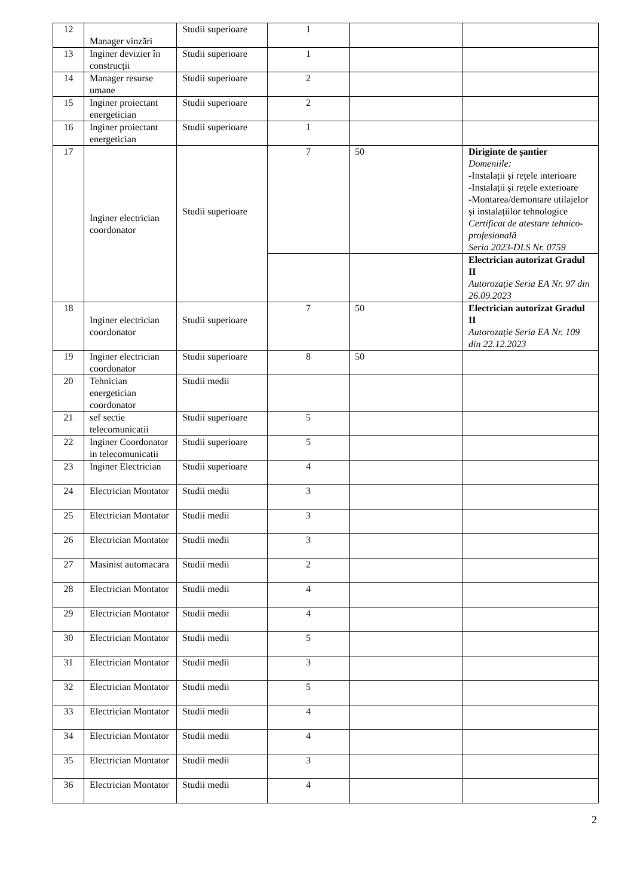| 12 | Manager vinzări | Studii superioare | 1 | | |
| 13 | Inginer devizier în construcții | Studii superioare | 1 | | |
| 14 | Manager resurse umane | Studii superioare | 2 | | |
| 15 | Inginer proiectant energetician | Studii superioare | 2 | | |
| 16 | Inginer proiectant energetician | Studii superioare | 1 | | |
| 17 | Inginer electrician coordonator | Studii superioare | 7 | 50 | Diriginte de șantier Domeniile: -Instalații și rețele interioare -Instalații și rețele exterioare -Montarea/demontare utilajelor și instalațiilor tehnologice Certificat de atestare tehnico-profesională Seria 2023-DLS Nr. 0759 |
| | | | | | Electrician autorizat Gradul II Autorozație Seria EA Nr. 97 din 26.09.2023 |
| 18 | Inginer electrician coordonator | Studii superioare | 7 | 50 | Electrician autorizat Gradul II Autorozație Seria EA Nr. 109 din 22.12.2023 |
| 19 | Inginer electrician coordonator | Studii superioare | 8 | 50 | |
| 20 | Tehnician energetician coordonator | Studii medii | | | |
| 21 | sef sectie telecomunicatii | Studii superioare | 5 | | |
| 22 | Inginer Coordonator in telecomunicatii | Studii superioare | 5 | | |
| 23 | Inginer Electrician | Studii superioare | 4 | | |
| 24 | Electrician Montator | Studii medii | 3 | | |
| 25 | Electrician Montator | Studii medii | 3 | | |
| 26 | Electrician Montator | Studii medii | 3 | | |
| 27 | Masinist automacara | Studii medii | 2 | | |
| 28 | Electrician Montator | Studii medii | 4 | | |
| 29 | Electrician Montator | Studii medii | 4 | | |
| 30 | Electrician Montator | Studii medii | 5 | | |
| 31 | Electrician Montator | Studii medii | 3 | | |
| 32 | Electrician Montator | Studii medii | 5 | | |
| 33 | Electrician Montator | Studii medii | 4 | | |
| 34 | Electrician Montator | Studii medii | 4 | | |
| 35 | Electrician Montator | Studii medii | 3 | | |
| 36 | Electrician Montator | Studii medii | 4 | | |
2